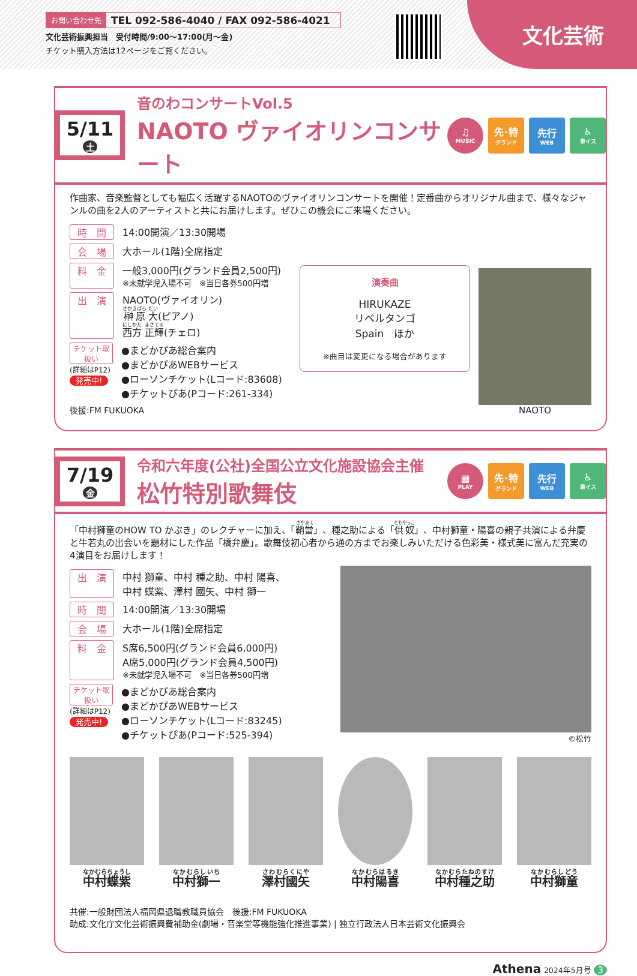お問い合わせ先 TEL 092-586-4040 / FAX 092-586-4021
文化芸術振興担当　受付時間/9:00～17:00(月～金)
チケット購入方法は12ページをご覧ください。
文化芸術
5/11
土
音のわコンサートVol.5
NAOTO ヴァイオリンコンサート
♫
MUSIC
先･特
グランド
先行
WEB
♿
車イス
作曲家、音楽監督としても幅広く活躍するNAOTOのヴァイオリンコンサートを開催！定番曲からオリジナル曲まで、様々なジャンルの曲を2人のアーティストと共にお届けします。ぜひこの機会にご来場ください。
時　間 14:00開演／13:30開場
会　場 大ホール(1階)全席指定
料　金 一般3,000円(グランド会員2,500円)
※未就学児入場不可　※当日各券500円増
出　演 NAOTO(ヴァイオリン)
榊原 大(ピアノ)
西方 正輝(チェロ)
チケット取扱い
(詳細はP12)
発売中!
●まどかぴあ総合案内
●まどかぴあWEBサービス
●ローソンチケット(Lコード:83608)
●チケットぴあ(Pコード:261-334)
後援:FM FUKUOKA
演奏曲
HIRUKAZE
リベルタンゴ
Spain　ほか
※曲目は変更になる場合があります
NAOTO
7/19
金
令和六年度(公社)全国公立文化施設協会主催
松竹特別歌舞伎
▦
PLAY
先･特
グランド
先行
WEB
♿
車イス
「中村獅童のHOW TO かぶき」のレクチャーに加え、「鞘當」、種之助による「供奴」、中村獅童・陽喜の親子共演による弁慶と牛若丸の出会いを題材にした作品「橋弁慶」。歌舞伎初心者から通の方までお楽しみいただける色彩美・様式美に富んだ充実の4演目をお届けします！
出　演 中村 獅童、中村 種之助、中村 陽喜、
中村 蝶紫、澤村 國矢、中村 獅一
時　間 14:00開演／13:30開場
会　場 大ホール(1階)全席指定
料　金 S席6,500円(グランド会員6,000円)
A席5,000円(グランド会員4,500円)
※未就学児入場不可　※当日各券500円増
チケット取扱い
(詳細はP12)
発売中!
●まどかぴあ総合案内
●まどかぴあWEBサービス
●ローソンチケット(Lコード:83245)
●チケットぴあ(Pコード:525-394)
©松竹
中村蝶紫 中村獅一 澤村國矢 中村陽喜 中村種之助 中村獅童
共催:一般財団法人福岡県退職教職員協会　後援:FM FUKUOKA
助成:文化庁文化芸術振興費補助金(劇場・音楽堂等機能強化推進事業) | 独立行政法人日本芸術文化振興会
Athena 2024年5月号 3